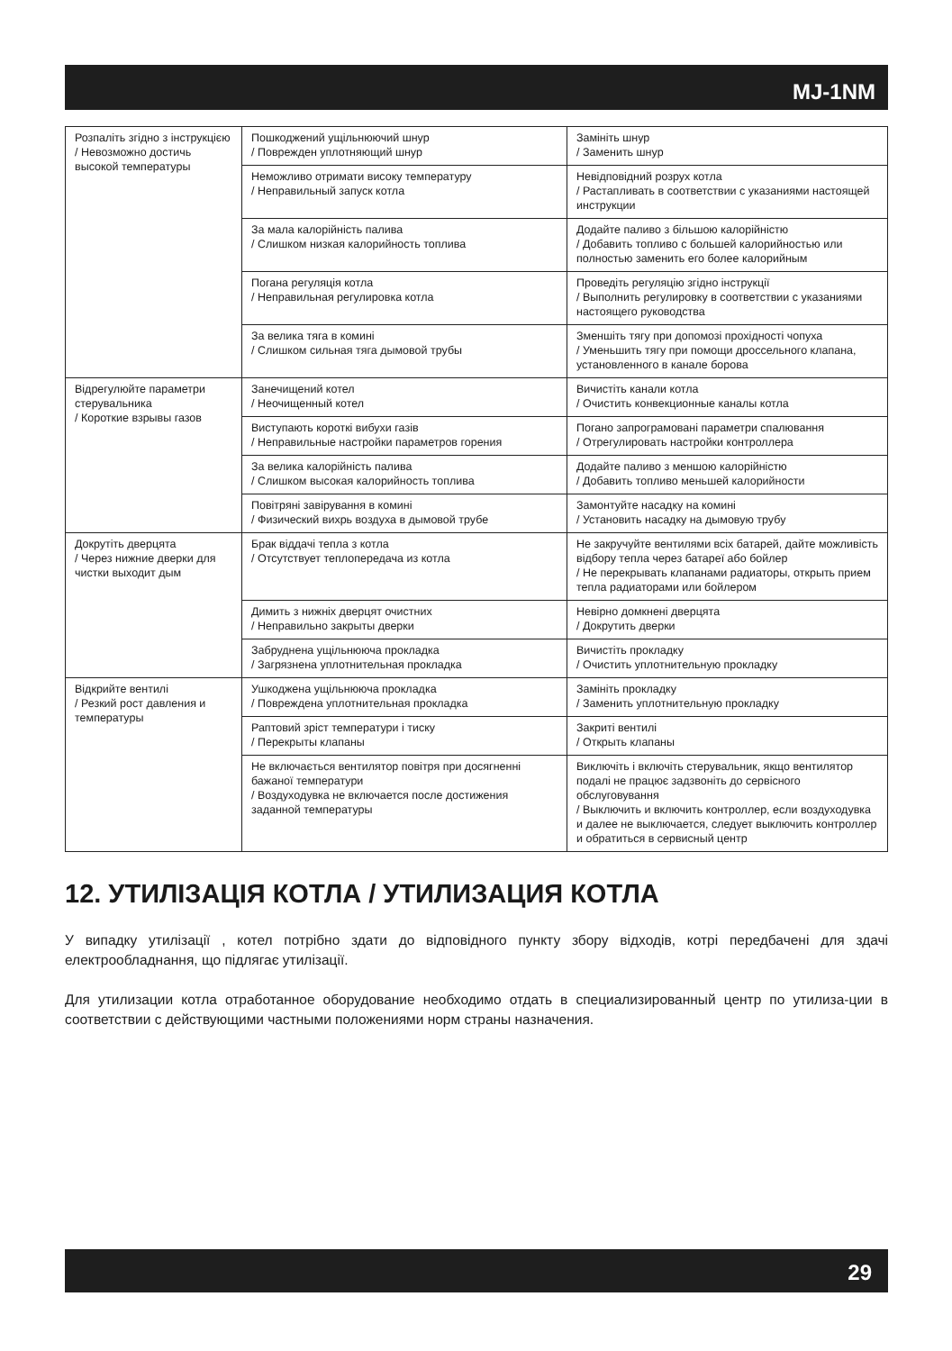MJ-1NM
| Розпаліть згідно з інструкцією / Невозможно достичь высокой температуры | Пошкоджений ущільнюючий шнур / Поврежден уплотняющий шнур | Замініть шнур / Заменить шнур |
| | Неможливо отримати високу температуру / Неправильный запуск котла | Невідповідний розрух котла / Растапливать в соответствии с указаниями настоящей инструкции |
| | За мала калорійність палива / Слишком низкая калорийность топлива | Додайте паливо з більшою калорійністю / Добавить топливо с большей калорийностью или полностью заменить его более калорийным |
| | Погана регуляція котла / Неправильная регулировка котла | Проведіть регуляцію згідно інструкції / Выполнить регулировку в соответствии с указаниями настоящего руководства |
| | За велика тяга в комині / Слишком сильная тяга дымовой трубы | Зменшіть тягу при допомозі прохідності чопуха / Уменьшить тягу при помощи дроссельного клапана, установленного в канале борова |
| Відрегулюйте параметри стерувальника / Короткие взрывы газов | Занечищений котел / Неочищенный котел | Вичистіть канали котла / Очистить конвекционные каналы котла |
| | Виступають короткі вибухи газів / Неправильные настройки параметров горения | Погано запрограмовані параметри спалювання / Отрегулировать настройки контроллера |
| | За велика калорійність палива / Слишком высокая калорийность топлива | Додайте паливо з меншою калорійністю / Добавить топливо меньшей калорийности |
| | Повітряні завірування в комині / Физический вихрь воздуха в дымовой трубе | Замонтуйте насадку на комині / Установить насадку на дымовую трубу |
| Докрутіть дверцята / Через нижние дверки для чистки выходит дым | Брак віддачі тепла з котла / Отсутствует теплопередача из котла | Не закручуйте вентилями всіх батарей, дайте можливість відбору тепла через батареї або бойлер / Не перекрывать клапанами радиаторы, открыть прием тепла радиаторами или бойлером |
| | Димить з нижніх дверцят очистних / Неправильно закрыты дверки | Невірно домкнені дверцята / Докрутить дверки |
| | Забруднена ущільнююча прокладка / Загрязнена уплотнительная прокладка | Вичистіть прокладку / Очистить уплотнительную прокладку |
| Відкрийте вентилі / Резкий рост давления и температуры | Ушкоджена ущільнююча прокладка / Повреждена уплотнительная прокладка | Замініть прокладку / Заменить уплотнительную прокладку |
| | Раптовий зріст температури і тиску / Перекрыты клапаны | Закриті вентилі / Открыть клапаны |
| | Не включається вентилятор повітря при досягненні бажаної температури / Воздуходувка не включается после достижения заданной температуры | Виключіть і включіть стерувальник, якщо вентилятор подалі не працює задзвоніть до сервісного обслуговування / Выключить и включить контроллер, если воздуходувка и далее не выключается, следует выключить контроллер и обратиться в сервисный центр |
12. УТИЛІЗАЦІЯ КОТЛА / УТИЛИЗАЦИЯ КОТЛА
У випадку утилізації , котел потрібно здати до відповідного пункту збору відходів, котрі передбачені для здачі електрообладнання, що підлягає утилізації.
Для утилизации котла отработанное оборудование необходимо отдать в специализированный центр по утилиза-ции в соответствии с действующими частными положениями норм страны назначения.
29